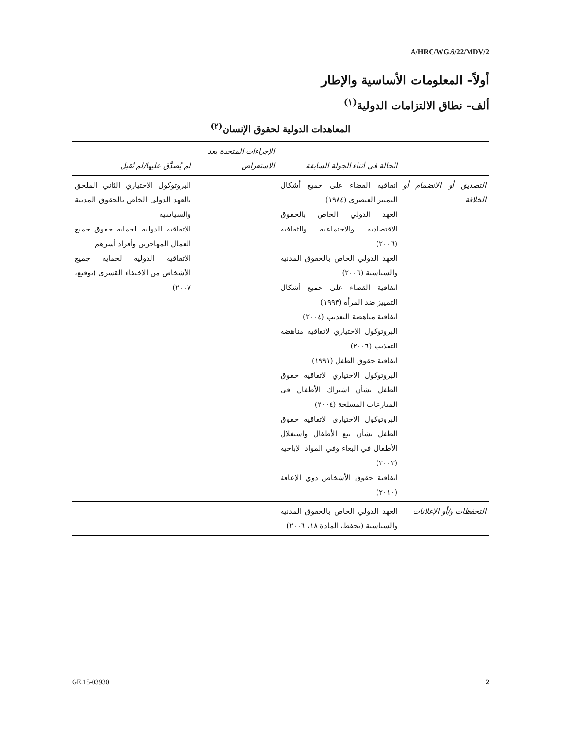A/HRC/WG.6/22/MDV/2
أولاً– المعلومات الأساسية والإطار
ألف– نطاق الالتزامات الدولية<sup>(١)</sup>
المعاهدات الدولية لحقوق الإنسان<sup>(٢)</sup>
| | الحالة في أثناء الجولة السابقة | الإجراءات المتخذة بعد الاستعراض | لم يُصدَّق عليها/لم تُقبل |
| --- | --- | --- | --- |
| التصديق أو الانضمام أو الخلافة | اتفاقية القضاء على جميع أشكال التمييز العنصري (١٩٨٤) العهد الدولي الخاص بالحقوق الاقتصادية والاجتماعية والثقافية (٢٠٠٦) العهد الدولي الخاص بالحقوق المدنية والسياسية (٢٠٠٦) اتفاقية القضاء على جميع أشكال التمييز ضد المرأة (١٩٩٣) اتفاقية مناهضة التعذيب (٢٠٠٤) البروتوكول الاختياري لاتفاقية مناهضة التعذيب (٢٠٠٦) اتفاقية حقوق الطفل (١٩٩١) البروتوكول الاختياري لاتفاقية حقوق الطفل بشأن اشتراك الأطفال في المنازعات المسلحة (٢٠٠٤) البروتوكول الاختياري لاتفاقية حقوق الطفل بشأن بيع الأطفال واستغلال الأطفال في البغاء وفي المواد الإباحية (٢٠٠٢) اتفاقية حقوق الأشخاص ذوي الإعاقة (٢٠١٠) | | البروتوكول الاختياري الثاني الملحق بالعهد الدولي الخاص بالحقوق المدنية والسياسية الاتفاقية الدولية لحماية حقوق جميع العمال المهاجرين وأفراد أسرهم الاتفاقية الدولية لحماية جميع الأشخاص من الاختفاء القسري (توقيع، ٢٠٠٧) |
| التحفظات و/أو الإعلانات | العهد الدولي الخاص بالحقوق المدنية والسياسية (تحفظ، المادة ١٨، ٢٠٠٦) | | |
GE.15-03930 2